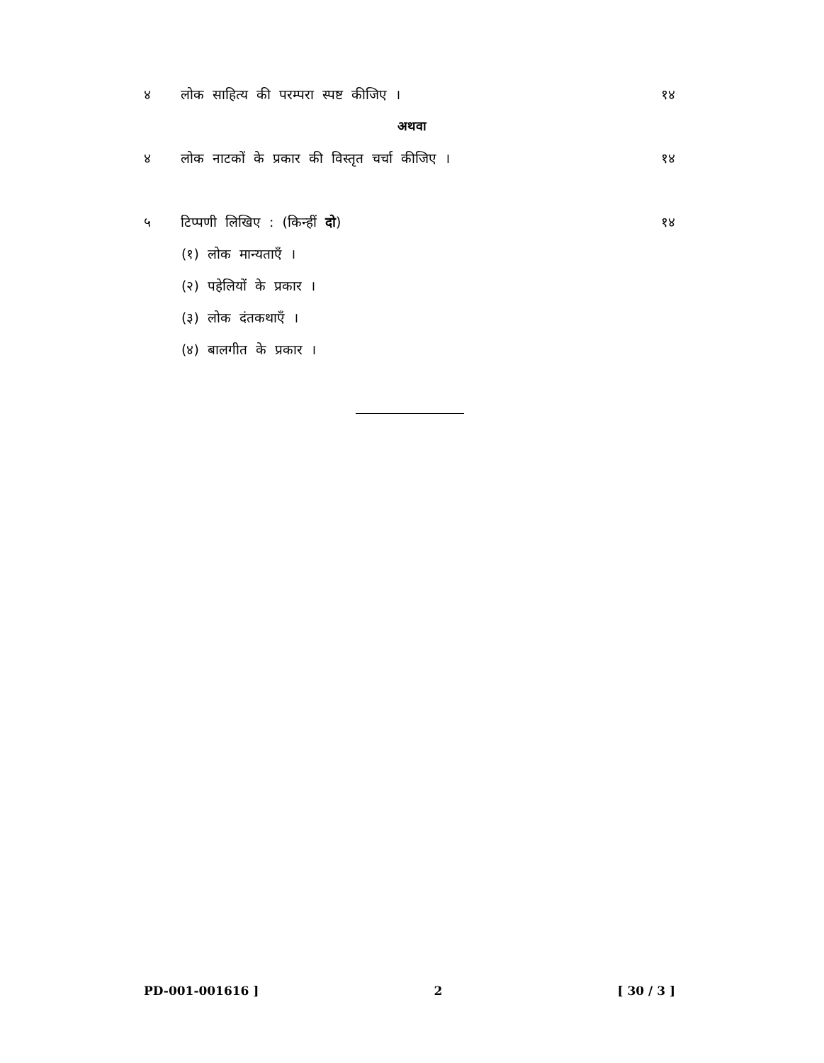४ लोक साहित्य की परम्परा स्पष्ट कीजिए । १४
अथवा
४ लोक नाटकों के प्रकार की विस्तृत चर्चा कीजिए । १४
५ टिप्पणी लिखिए : (किन्हीं दो) १४
(१) लोक मान्यताएँ ।
(२) पहेलियों के प्रकार ।
(३) लोक दंतकथाएँ ।
(४) बालगीत के प्रकार ।
PD-001-001616 ] 2 [ 30 / 3 ]